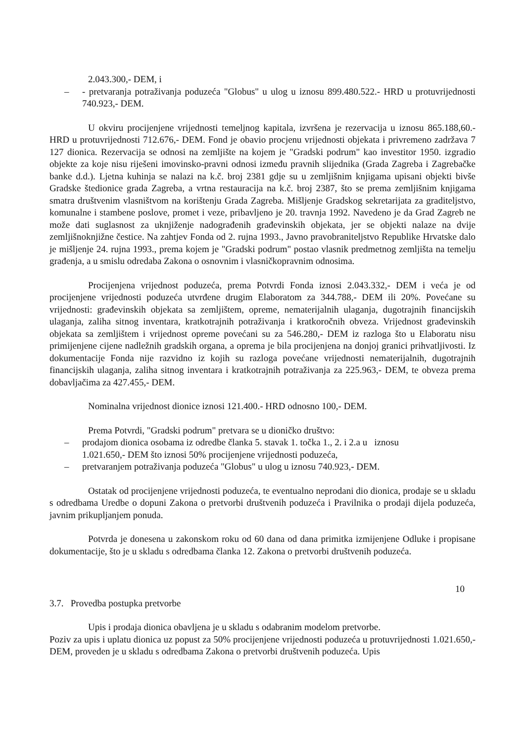2.043.300,- DEM, i
– - pretvaranja potraživanja poduzeća "Globus" u ulog u iznosu 899.480.522.- HRD u protuvrijednosti 740.923,- DEM.
U okviru procijenjene vrijednosti temeljnog kapitala, izvršena je rezervacija u iznosu 865.188,60.- HRD u protuvrijednosti 712.676,- DEM. Fond je obavio procjenu vrijednosti objekata i privremeno zadržava 7 127 dionica. Rezervacija se odnosi na zemljište na kojem je "Gradski podrum" kao investitor 1950. izgradio objekte za koje nisu riješeni imovinsko-pravni odnosi između pravnih slijednika (Grada Zagreba i Zagrebačke banke d.d.). Ljetna kuhinja se nalazi na k.č. broj 2381 gdje su u zemljišnim knjigama upisani objekti bivše Gradske štedionice grada Zagreba, a vrtna restauracija na k.č. broj 2387, što se prema zemljišnim knjigama smatra društvenim vlasništvom na korištenju Grada Zagreba. Mišljenje Gradskog sekretarijata za graditeljstvo, komunalne i stambene poslove, promet i veze, pribavljeno je 20. travnja 1992. Navedeno je da Grad Zagreb ne može dati suglasnost za uknjiženje nadograđenih građevinskih objekata, jer se objekti nalaze na dvije zemljišnoknjižne čestice. Na zahtjev Fonda od 2. rujna 1993., Javno pravobraniteljstvo Republike Hrvatske dalo je mišljenje 24. rujna 1993., prema kojem je "Gradski podrum" postao vlasnik predmetnog zemljišta na temelju građenja, a u smislu odredaba Zakona o osnovnim i vlasničkopravnim odnosima.
Procijenjena vrijednost poduzeća, prema Potvrdi Fonda iznosi 2.043.332,- DEM i veća je od procijenjene vrijednosti poduzeća utvrđene drugim Elaboratom za 344.788,- DEM ili 20%. Povećane su vrijednosti: građevinskih objekata sa zemljištem, opreme, nematerijalnih ulaganja, dugotrajnih financijskih ulaganja, zaliha sitnog inventara, kratkotrajnih potraživanja i kratkoročnih obveza. Vrijednost građevinskih objekata sa zemljištem i vrijednost opreme povećani su za 546.280,- DEM iz razloga što u Elaboratu nisu primijenjene cijene nadležnih gradskih organa, a oprema je bila procijenjena na donjoj granici prihvatljivosti. Iz dokumentacije Fonda nije razvidno iz kojih su razloga povećane vrijednosti nematerijalnih, dugotrajnih financijskih ulaganja, zaliha sitnog inventara i kratkotrajnih potraživanja za 225.963,- DEM, te obveza prema dobavljačima za 427.455,- DEM.
Nominalna vrijednost dionice iznosi 121.400.- HRD odnosno 100,- DEM.
Prema Potvrdi, "Gradski podrum" pretvara se u dioničko društvo:
– prodajom dionica osobama iz odredbe članka 5. stavak 1. točka 1., 2. i 2.a u iznosu
1.021.650,- DEM što iznosi 50% procijenjene vrijednosti poduzeća,
– pretvaranjem potraživanja poduzeća "Globus" u ulog u iznosu 740.923,- DEM.
Ostatak od procijenjene vrijednosti poduzeća, te eventualno neprodani dio dionica, prodaje se u skladu s odredbama Uredbe o dopuni Zakona o pretvorbi društvenih poduzeća i Pravilnika o prodaji dijela poduzeća, javnim prikupljanjem ponuda.
Potvrda je donesena u zakonskom roku od 60 dana od dana primitka izmijenjene Odluke i propisane dokumentacije, što je u skladu s odredbama članka 12. Zakona o pretvorbi društvenih poduzeća.
10
3.7. Provedba postupka pretvorbe
Upis i prodaja dionica obavljena je u skladu s odabranim modelom pretvorbe.
Poziv za upis i uplatu dionica uz popust za 50% procijenjene vrijednosti poduzeća u protuvrijednosti 1.021.650,- DEM, proveden je u skladu s odredbama Zakona o pretvorbi društvenih poduzeća. Upis